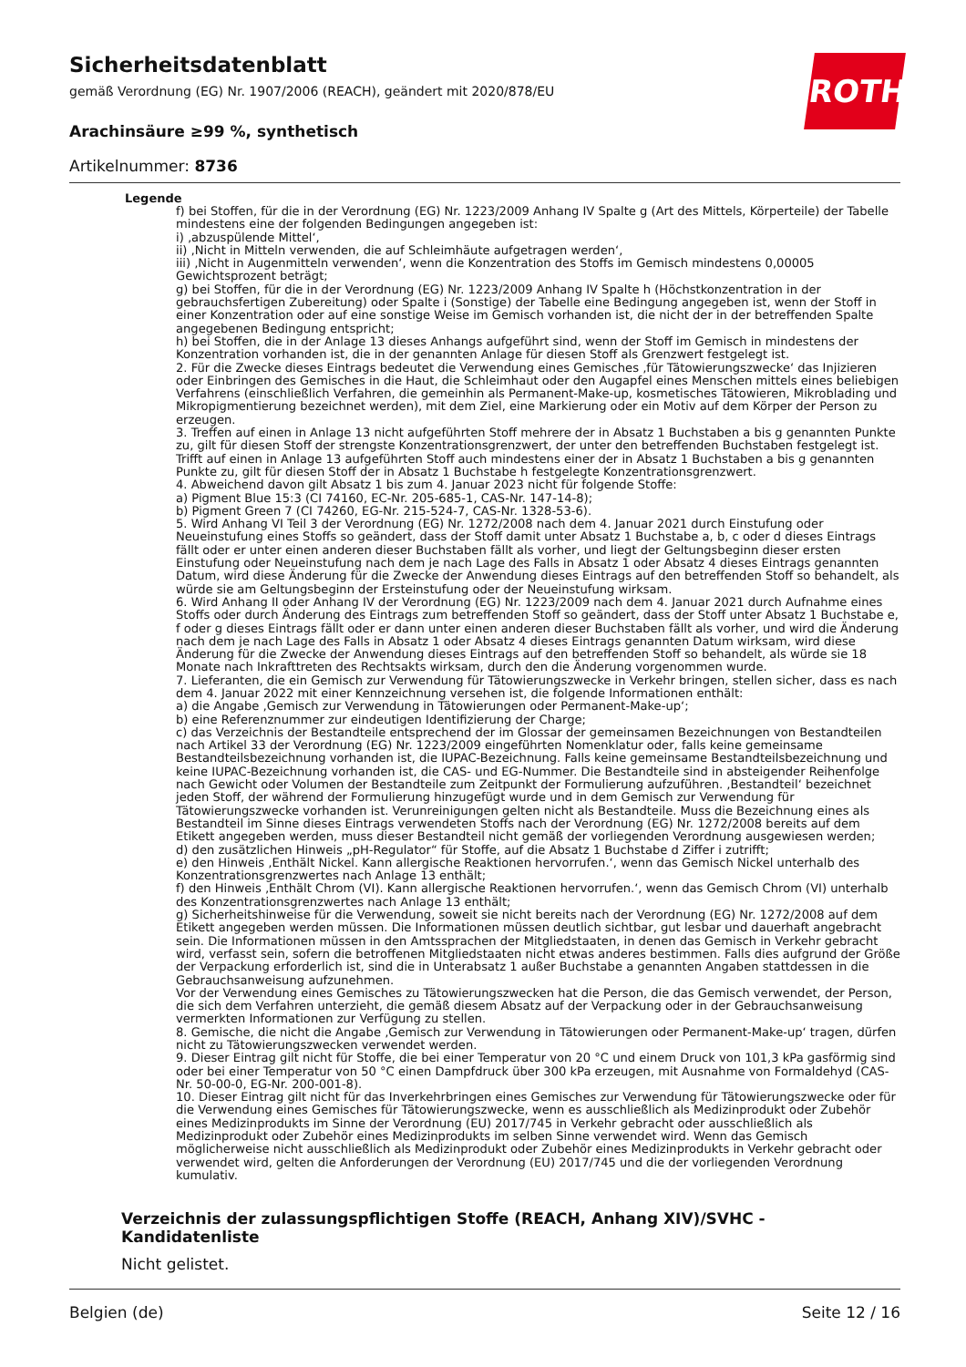Sicherheitsdatenblatt
gemäß Verordnung (EG) Nr. 1907/2006 (REACH), geändert mit 2020/878/EU
ROTH
Arachinsäure ≥99 %, synthetisch
Artikelnummer: 8736
Legende
f) bei Stoffen, für die in der Verordnung (EG) Nr. 1223/2009 Anhang IV Spalte g (Art des Mittels, Körperteile) der Tabelle mindestens eine der folgenden Bedingungen angegeben ist:
i) ‚abzuspülende Mittel‘,
ii) ‚Nicht in Mitteln verwenden, die auf Schleimhäute aufgetragen werden‘,
iii) ‚Nicht in Augenmitteln verwenden‘, wenn die Konzentration des Stoffs im Gemisch mindestens 0,00005 Gewichtsprozent beträgt;
g) bei Stoffen, für die in der Verordnung (EG) Nr. 1223/2009 Anhang IV Spalte h (Höchstkonzentration in der gebrauchsfertigen Zubereitung) oder Spalte i (Sonstige) der Tabelle eine Bedingung angegeben ist, wenn der Stoff in einer Konzentration oder auf eine sonstige Weise im Gemisch vorhanden ist, die nicht der in der betreffenden Spalte angegebenen Bedingung entspricht;
h) bei Stoffen, die in der Anlage 13 dieses Anhangs aufgeführt sind, wenn der Stoff im Gemisch in mindestens der Konzentration vorhanden ist, die in der genannten Anlage für diesen Stoff als Grenzwert festgelegt ist.
2. Für die Zwecke dieses Eintrags bedeutet die Verwendung eines Gemisches ‚für Tätowierungszwecke‘ das Injizieren oder Einbringen des Gemisches in die Haut, die Schleimhaut oder den Augapfel eines Menschen mittels eines beliebigen Verfahrens (einschließlich Verfahren, die gemeinhin als Permanent-Make-up, kosmetisches Tätowieren, Mikroblading und Mikropigmentierung bezeichnet werden), mit dem Ziel, eine Markierung oder ein Motiv auf dem Körper der Person zu erzeugen.
3. Treffen auf einen in Anlage 13 nicht aufgeführten Stoff mehrere der in Absatz 1 Buchstaben a bis g genannten Punkte zu, gilt für diesen Stoff der strengste Konzentrationsgrenzwert, der unter den betreffenden Buchstaben festgelegt ist. Trifft auf einen in Anlage 13 aufgeführten Stoff auch mindestens einer der in Absatz 1 Buchstaben a bis g genannten Punkte zu, gilt für diesen Stoff der in Absatz 1 Buchstabe h festgelegte Konzentrationsgrenzwert.
4. Abweichend davon gilt Absatz 1 bis zum 4. Januar 2023 nicht für folgende Stoffe:
a) Pigment Blue 15:3 (CI 74160, EC-Nr. 205-685-1, CAS-Nr. 147-14-8);
b) Pigment Green 7 (CI 74260, EG-Nr. 215-524-7, CAS-Nr. 1328-53-6).
5. Wird Anhang VI Teil 3 der Verordnung (EG) Nr. 1272/2008 nach dem 4. Januar 2021 durch Einstufung oder Neueinstufung eines Stoffs so geändert, dass der Stoff damit unter Absatz 1 Buchstabe a, b, c oder d dieses Eintrags fällt oder er unter einen anderen dieser Buchstaben fällt als vorher, und liegt der Geltungsbeginn dieser ersten Einstufung oder Neueinstufung nach dem je nach Lage des Falls in Absatz 1 oder Absatz 4 dieses Eintrags genannten Datum, wird diese Änderung für die Zwecke der Anwendung dieses Eintrags auf den betreffenden Stoff so behandelt, als würde sie am Geltungsbeginn der Ersteinstufung oder der Neueinstufung wirksam.
6. Wird Anhang II oder Anhang IV der Verordnung (EG) Nr. 1223/2009 nach dem 4. Januar 2021 durch Aufnahme eines Stoffs oder durch Änderung des Eintrags zum betreffenden Stoff so geändert, dass der Stoff unter Absatz 1 Buchstabe e, f oder g dieses Eintrags fällt oder er dann unter einen anderen dieser Buchstaben fällt als vorher, und wird die Änderung nach dem je nach Lage des Falls in Absatz 1 oder Absatz 4 dieses Eintrags genannten Datum wirksam, wird diese Änderung für die Zwecke der Anwendung dieses Eintrags auf den betreffenden Stoff so behandelt, als würde sie 18 Monate nach Inkrafttreten des Rechtsakts wirksam, durch den die Änderung vorgenommen wurde.
7. Lieferanten, die ein Gemisch zur Verwendung für Tätowierungszwecke in Verkehr bringen, stellen sicher, dass es nach dem 4. Januar 2022 mit einer Kennzeichnung versehen ist, die folgende Informationen enthält:
a) die Angabe ‚Gemisch zur Verwendung in Tätowierungen oder Permanent-Make-up‘;
b) eine Referenznummer zur eindeutigen Identifizierung der Charge;
c) das Verzeichnis der Bestandteile entsprechend der im Glossar der gemeinsamen Bezeichnungen von Bestandteilen nach Artikel 33 der Verordnung (EG) Nr. 1223/2009 eingeführten Nomenklatur oder, falls keine gemeinsame Bestandteilsbezeichnung vorhanden ist, die IUPAC-Bezeichnung. Falls keine gemeinsame Bestandteilsbezeichnung und keine IUPAC-Bezeichnung vorhanden ist, die CAS- und EG-Nummer. Die Bestandteile sind in absteigender Reihenfolge nach Gewicht oder Volumen der Bestandteile zum Zeitpunkt der Formulierung aufzuführen. ‚Bestandteil‘ bezeichnet jeden Stoff, der während der Formulierung hinzugefügt wurde und in dem Gemisch zur Verwendung für Tätowierungszwecke vorhanden ist. Verunreinigungen gelten nicht als Bestandteile. Muss die Bezeichnung eines als Bestandteil im Sinne dieses Eintrags verwendeten Stoffs nach der Verordnung (EG) Nr. 1272/2008 bereits auf dem Etikett angegeben werden, muss dieser Bestandteil nicht gemäß der vorliegenden Verordnung ausgewiesen werden;
d) den zusätzlichen Hinweis „pH-Regulator“ für Stoffe, auf die Absatz 1 Buchstabe d Ziffer i zutrifft;
e) den Hinweis ‚Enthält Nickel. Kann allergische Reaktionen hervorrufen.‘, wenn das Gemisch Nickel unterhalb des Konzentrationsgrenzwertes nach Anlage 13 enthält;
f) den Hinweis ‚Enthält Chrom (VI). Kann allergische Reaktionen hervorrufen.‘, wenn das Gemisch Chrom (VI) unterhalb des Konzentrationsgrenzwertes nach Anlage 13 enthält;
g) Sicherheitshinweise für die Verwendung, soweit sie nicht bereits nach der Verordnung (EG) Nr. 1272/2008 auf dem Etikett angegeben werden müssen. Die Informationen müssen deutlich sichtbar, gut lesbar und dauerhaft angebracht sein. Die Informationen müssen in den Amtssprachen der Mitgliedstaaten, in denen das Gemisch in Verkehr gebracht wird, verfasst sein, sofern die betroffenen Mitgliedstaaten nicht etwas anderes bestimmen. Falls dies aufgrund der Größe der Verpackung erforderlich ist, sind die in Unterabsatz 1 außer Buchstabe a genannten Angaben stattdessen in die Gebrauchsanweisung aufzunehmen.
Vor der Verwendung eines Gemisches zu Tätowierungszwecken hat die Person, die das Gemisch verwendet, der Person, die sich dem Verfahren unterzieht, die gemäß diesem Absatz auf der Verpackung oder in der Gebrauchsanweisung vermerkten Informationen zur Verfügung zu stellen.
8. Gemische, die nicht die Angabe ‚Gemisch zur Verwendung in Tätowierungen oder Permanent-Make-up‘ tragen, dürfen nicht zu Tätowierungszwecken verwendet werden.
9. Dieser Eintrag gilt nicht für Stoffe, die bei einer Temperatur von 20 °C und einem Druck von 101,3 kPa gasförmig sind oder bei einer Temperatur von 50 °C einen Dampfdruck über 300 kPa erzeugen, mit Ausnahme von Formaldehyd (CAS-Nr. 50-00-0, EG-Nr. 200-001-8).
10. Dieser Eintrag gilt nicht für das Inverkehrbringen eines Gemisches zur Verwendung für Tätowierungszwecke oder für die Verwendung eines Gemisches für Tätowierungszwecke, wenn es ausschließlich als Medizinprodukt oder Zubehör eines Medizinprodukts im Sinne der Verordnung (EU) 2017/745 in Verkehr gebracht oder ausschließlich als Medizinprodukt oder Zubehör eines Medizinprodukts im selben Sinne verwendet wird. Wenn das Gemisch möglicherweise nicht ausschließlich als Medizinprodukt oder Zubehör eines Medizinprodukts in Verkehr gebracht oder verwendet wird, gelten die Anforderungen der Verordnung (EU) 2017/745 und die der vorliegenden Verordnung kumulativ.
Verzeichnis der zulassungspflichtigen Stoffe (REACH, Anhang XIV)/SVHC - Kandidatenliste
Nicht gelistet.
Belgien (de) Seite 12 / 16